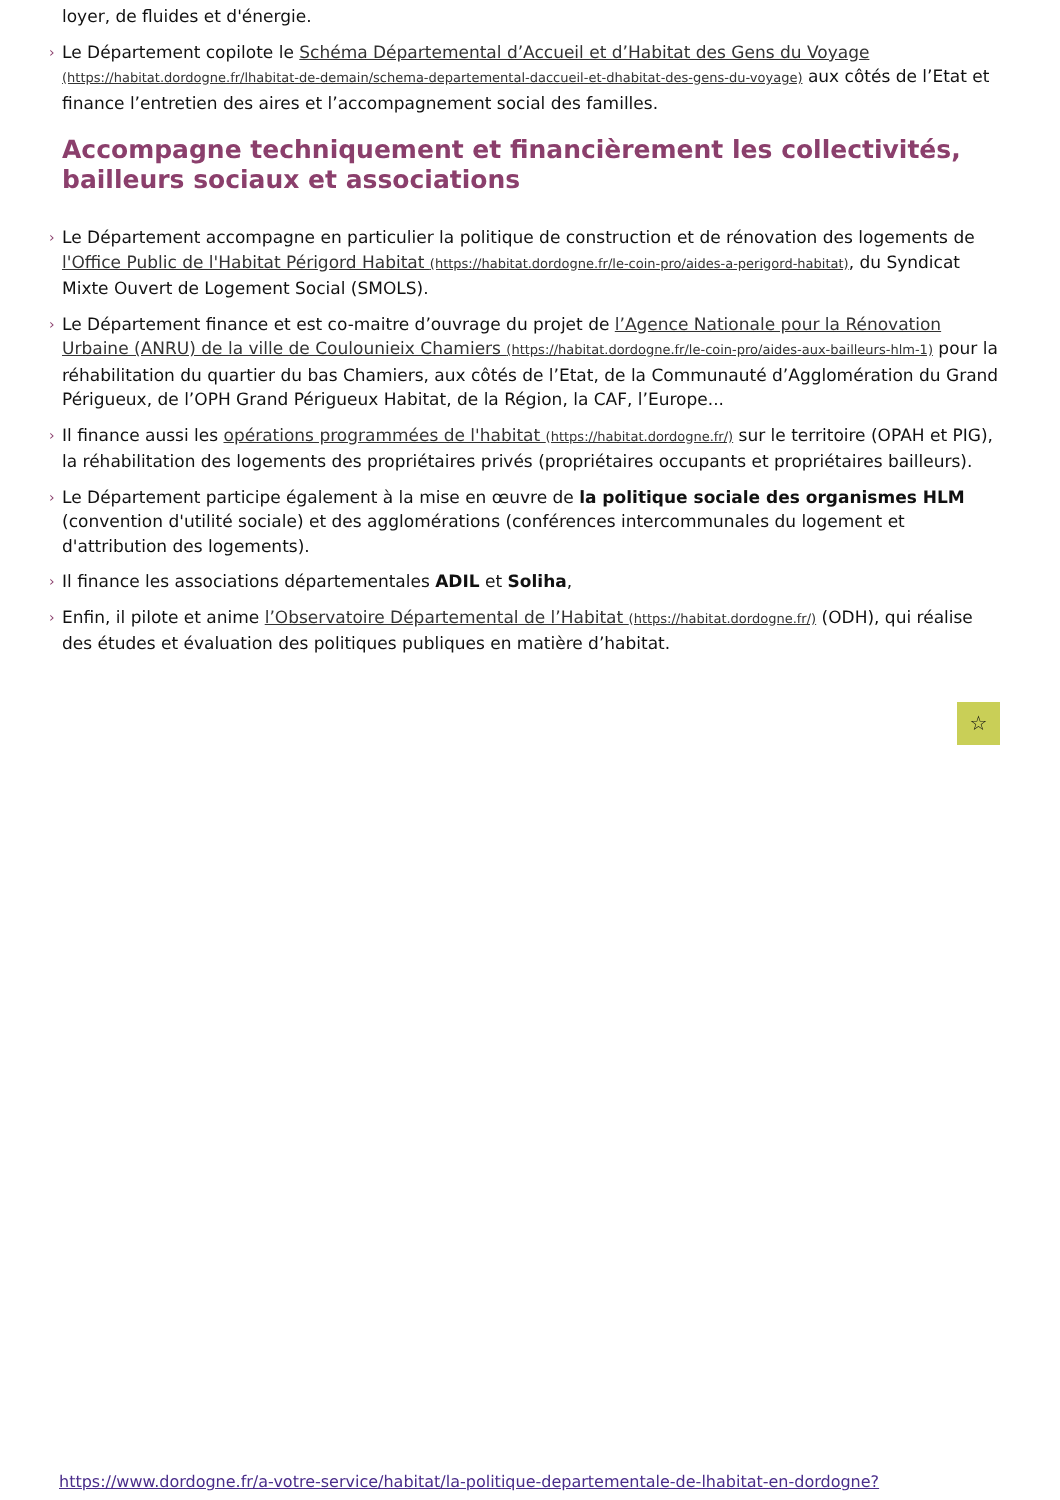loyer, de fluides et d'énergie.
› Le Département copilote le Schéma Départemental d’Accueil et d’Habitat des Gens du Voyage (https://habitat.dordogne.fr/lhabitat-de-demain/schema-departemental-daccueil-et-dhabitat-des-gens-du-voyage) aux côtés de l’Etat et finance l’entretien des aires et l’accompagnement social des familles.
Accompagne techniquement et financièrement les collectivités, bailleurs sociaux et associations
› Le Département accompagne en particulier la politique de construction et de rénovation des logements de l'Office Public de l'Habitat Périgord Habitat (https://habitat.dordogne.fr/le-coin-pro/aides-a-perigord-habitat), du Syndicat Mixte Ouvert de Logement Social (SMOLS).
› Le Département finance et est co-maitre d’ouvrage du projet de l’Agence Nationale pour la Rénovation Urbaine (ANRU) de la ville de Coulounieix Chamiers (https://habitat.dordogne.fr/le-coin-pro/aides-aux-bailleurs-hlm-1) pour la réhabilitation du quartier du bas Chamiers, aux côtés de l’Etat, de la Communauté d’Agglomération du Grand Périgueux, de l’OPH Grand Périgueux Habitat, de la Région, la CAF, l’Europe...
› Il finance aussi les opérations programmées de l'habitat (https://habitat.dordogne.fr/) sur le territoire (OPAH et PIG), la réhabilitation des logements des propriétaires privés (propriétaires occupants et propriétaires bailleurs).
› Le Département participe également à la mise en œuvre de la politique sociale des organismes HLM (convention d'utilité sociale) et des agglomérations (conférences intercommunales du logement et d'attribution des logements).
› Il finance les associations départementales ADIL et Soliha,
› Enfin, il pilote et anime l’Observatoire Départemental de l’Habitat (https://habitat.dordogne.fr/) (ODH), qui réalise des études et évaluation des politiques publiques en matière d’habitat.
☆
https://www.dordogne.fr/a-votre-service/habitat/la-politique-departementale-de-lhabitat-en-dordogne?